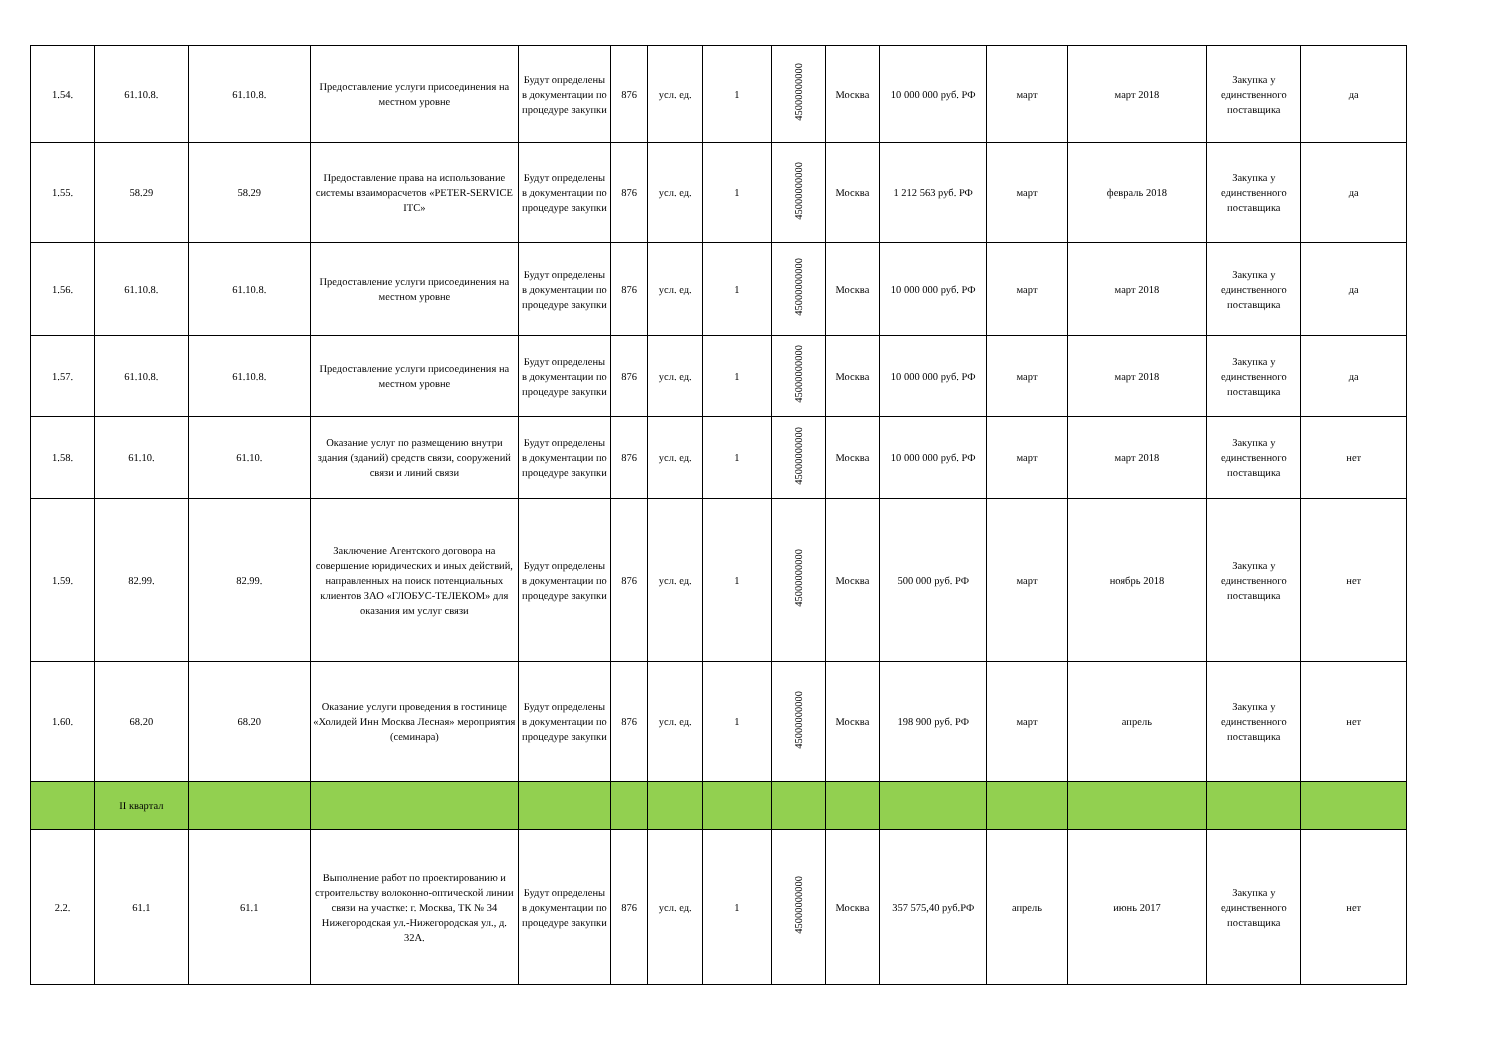| 1.54. | 61.10.8. | 61.10.8. | Предоставление услуги присоединения на местном уровне | Будут определены в документации по процедуре закупки | 876 | усл. ед. | 1 | 45000000000 | Москва | 10 000 000 руб. РФ | март | март 2018 | Закупка у единственного поставщика | да |
| 1.55. | 58.29 | 58.29 | Предоставление права на использование системы взаиморасчетов «PETER-SERVICE ITC» | Будут определены в документации по процедуре закупки | 876 | усл. ед. | 1 | 45000000000 | Москва | 1 212 563 руб. РФ | март | февраль 2018 | Закупка у единственного поставщика | да |
| 1.56. | 61.10.8. | 61.10.8. | Предоставление услуги присоединения на местном уровне | Будут определены в документации по процедуре закупки | 876 | усл. ед. | 1 | 45000000000 | Москва | 10 000 000 руб. РФ | март | март 2018 | Закупка у единственного поставщика | да |
| 1.57. | 61.10.8. | 61.10.8. | Предоставление услуги присоединения на местном уровне | Будут определены в документации по процедуре закупки | 876 | усл. ед. | 1 | 45000000000 | Москва | 10 000 000 руб. РФ | март | март 2018 | Закупка у единственного поставщика | да |
| 1.58. | 61.10. | 61.10. | Оказание услуг по размещению внутри здания (зданий) средств связи, сооружений связи и линий связи | Будут определены в документации по процедуре закупки | 876 | усл. ед. | 1 | 45000000000 | Москва | 10 000 000 руб. РФ | март | март 2018 | Закупка у единственного поставщика | нет |
| 1.59. | 82.99. | 82.99. | Заключение Агентского договора на совершение юридических и иных действий, направленных на поиск потенциальных клиентов ЗАО «ГЛОБУС-ТЕЛЕКОМ» для оказания им услуг связи | Будут определены в документации по процедуре закупки | 876 | усл. ед. | 1 | 45000000000 | Москва | 500 000 руб. РФ | март | ноябрь 2018 | Закупка у единственного поставщика | нет |
| 1.60. | 68.20 | 68.20 | Оказание услуги проведения в гостинице «Холидей Инн Москва Лесная» мероприятия (семинара) | Будут определены в документации по процедуре закупки | 876 | усл. ед. | 1 | 45000000000 | Москва | 198 900 руб. РФ | март | апрель | Закупка у единственного поставщика | нет |
| | II квартал | | | | | | | | | | | | | |
| 2.2. | 61.1 | 61.1 | Выполнение работ по проектированию и строительству волоконно-оптической линии связи на участке: г. Москва, ТК № 34 Нижегородская ул.-Нижегородская ул., д. 32А. | Будут определены в документации по процедуре закупки | 876 | усл. ед. | 1 | 45000000000 | Москва | 357 575,40 руб.РФ | апрель | июнь 2017 | Закупка у единственного поставщика | нет |